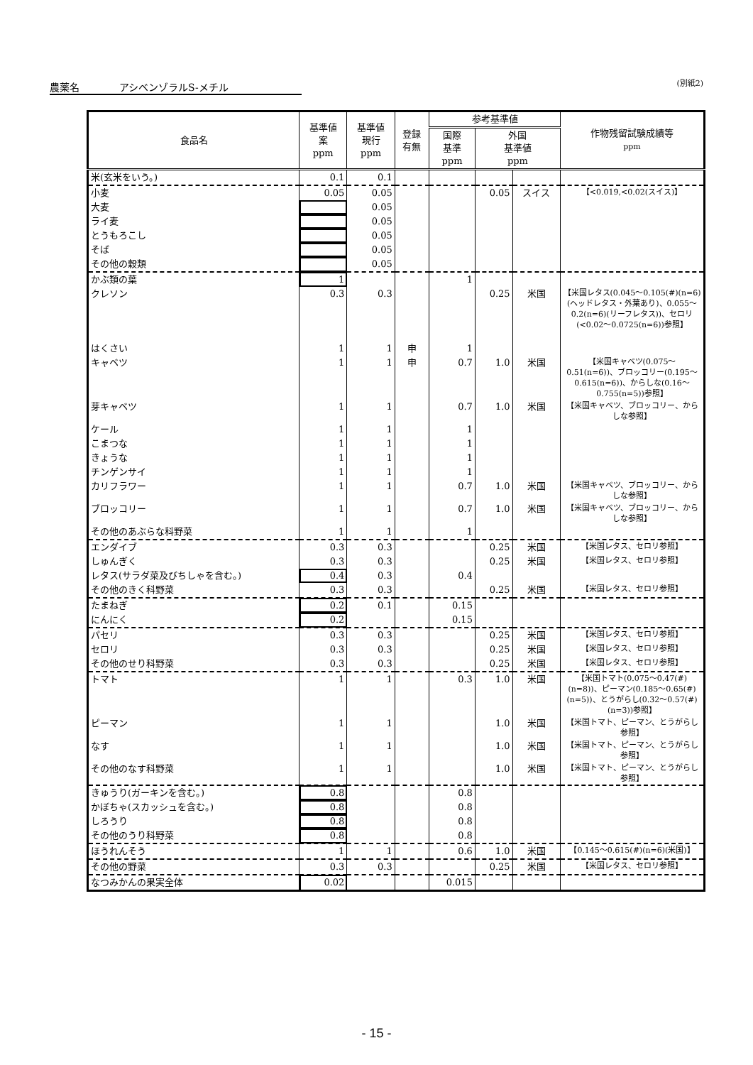農薬名　　　　アシベンゾラルS-メチル (別紙2)
| 食品名 | 基準値 案 ppm | 基準値 現行 ppm | 登録 有無 | 参考基準値 | | | 作物残留試験成績等 ppm |
| --- | --- | --- | --- | --- | --- | --- | --- |
| | | | | 国際 基準 ppm | 外国 基準値 ppm | | |
| 米(玄米をいう。) | 0.1 | 0.1 | | | | | |
| 小麦 | 0.05 | 0.05 | | | 0.05 | スイス | 【<0.019,<0.02(スイス)】 |
| 大麦 | | 0.05 | | | | | |
| ライ麦 | | 0.05 | | | | | |
| とうもろこし | | 0.05 | | | | | |
| そば | | 0.05 | | | | | |
| その他の穀類 | | 0.05 | | | | | |
| かぶ類の葉 | 1 | | | 1 | | | |
| クレソン | 0.3 | 0.3 | | | 0.25 | 米国 | 【米国レタス(0.045～0.105(#)(n=6)(ヘッドレタス・外葉あり)、0.055～0.2(n=6)(リーフレタス))、セロリ(<0.02～0.0725(n=6))参照】 |
| はくさい | 1 | 1 | 申 | 1 | | | |
| キャベツ | 1 | 1 | 申 | 0.7 | 1.0 | 米国 | 【米国キャベツ(0.075～0.51(n=6))、ブロッコリー(0.195～0.615(n=6))、からしな(0.16～0.755(n=5))参照】 |
| 芽キャベツ | 1 | 1 | | 0.7 | 1.0 | 米国 | 【米国キャベツ、ブロッコリー、からしな参照】 |
| ケール | 1 | 1 | | 1 | | | |
| こまつな | 1 | 1 | | 1 | | | |
| きょうな | 1 | 1 | | 1 | | | |
| チンゲンサイ | 1 | 1 | | 1 | | | |
| カリフラワー | 1 | 1 | | 0.7 | 1.0 | 米国 | 【米国キャベツ、ブロッコリー、からしな参照】 |
| ブロッコリー | 1 | 1 | | 0.7 | 1.0 | 米国 | 【米国キャベツ、ブロッコリー、からしな参照】 |
| その他のあぶらな科野菜 | 1 | 1 | | 1 | | | |
| エンダイブ | 0.3 | 0.3 | | | 0.25 | 米国 | 【米国レタス、セロリ参照】 |
| しゅんぎく | 0.3 | 0.3 | | | 0.25 | 米国 | 【米国レタス、セロリ参照】 |
| レタス(サラダ菜及びちしゃを含む。) | 0.4 | 0.3 | | 0.4 | | | |
| その他のきく科野菜 | 0.3 | 0.3 | | | 0.25 | 米国 | 【米国レタス、セロリ参照】 |
| たまねぎ | 0.2 | 0.1 | | 0.15 | | | |
| にんにく | 0.2 | | | 0.15 | | | |
| パセリ | 0.3 | 0.3 | | | 0.25 | 米国 | 【米国レタス、セロリ参照】 |
| セロリ | 0.3 | 0.3 | | | 0.25 | 米国 | 【米国レタス、セロリ参照】 |
| その他のせり科野菜 | 0.3 | 0.3 | | | 0.25 | 米国 | 【米国レタス、セロリ参照】 |
| トマト | 1 | 1 | | 0.3 | 1.0 | 米国 | 【米国トマト(0.075～0.47(#)(n=8))、ピーマン(0.185～0.65(#)(n=5))、とうがらし(0.32～0.57(#)(n=3))参照】 |
| ピーマン | 1 | 1 | | | 1.0 | 米国 | 【米国トマト、ピーマン、とうがらし参照】 |
| なす | 1 | 1 | | | 1.0 | 米国 | 【米国トマト、ピーマン、とうがらし参照】 |
| その他のなす科野菜 | 1 | 1 | | | 1.0 | 米国 | 【米国トマト、ピーマン、とうがらし参照】 |
| きゅうり(ガーキンを含む。) | 0.8 | | | 0.8 | | | |
| かぼちゃ(スカッシュを含む。) | 0.8 | | | 0.8 | | | |
| しろうり | 0.8 | | | 0.8 | | | |
| その他のうり科野菜 | 0.8 | | | 0.8 | | | |
| ほうれんそう | 1 | 1 | | 0.6 | 1.0 | 米国 | 【0.145～0.615(#)(n=6)(米国)】 |
| その他の野菜 | 0.3 | 0.3 | | | 0.25 | 米国 | 【米国レタス、セロリ参照】 |
| なつみかんの果実全体 | 0.02 | | | 0.015 | | | |
- 15 -